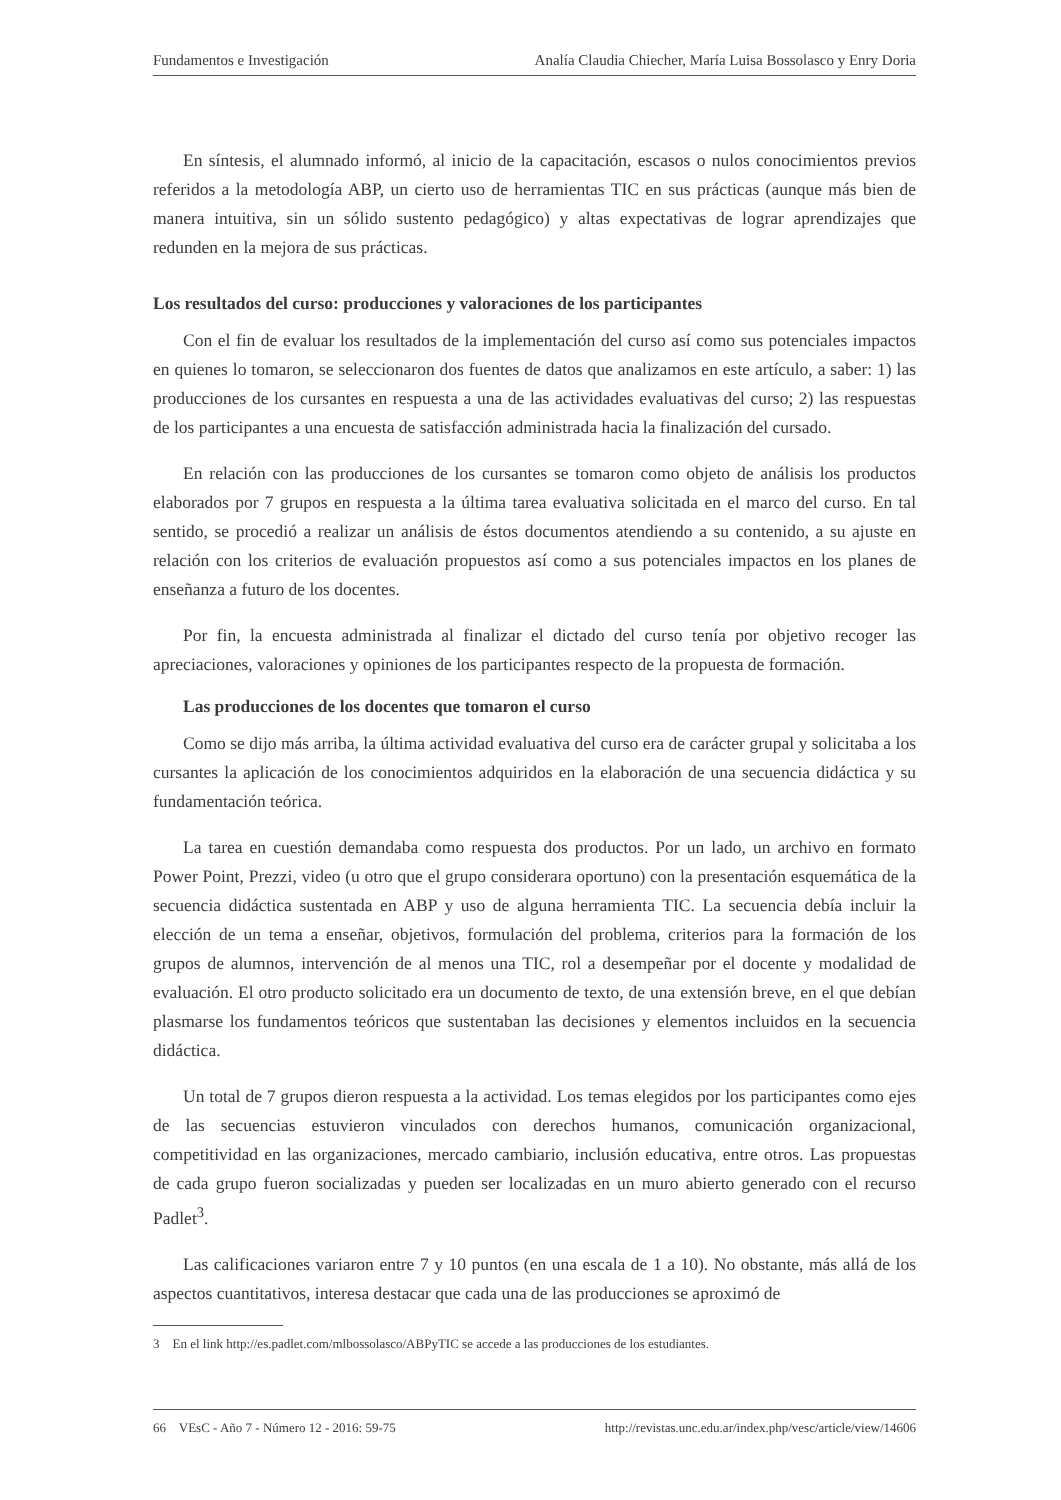Fundamentos e Investigación Analía Claudia Chiecher, María Luisa Bossolasco y Enry Doria
En síntesis, el alumnado informó, al inicio de la capacitación, escasos o nulos conocimientos previos referidos a la metodología ABP, un cierto uso de herramientas TIC en sus prácticas (aunque más bien de manera intuitiva, sin un sólido sustento pedagógico) y altas expectativas de lograr aprendizajes que redunden en la mejora de sus prácticas.
Los resultados del curso: producciones y valoraciones de los participantes
Con el fin de evaluar los resultados de la implementación del curso así como sus potenciales impactos en quienes lo tomaron, se seleccionaron dos fuentes de datos que analizamos en este artículo, a saber: 1) las producciones de los cursantes en respuesta a una de las actividades evaluativas del curso; 2) las respuestas de los participantes a una encuesta de satisfacción administrada hacia la finalización del cursado.
En relación con las producciones de los cursantes se tomaron como objeto de análisis los productos elaborados por 7 grupos en respuesta a la última tarea evaluativa solicitada en el marco del curso. En tal sentido, se procedió a realizar un análisis de éstos documentos atendiendo a su contenido, a su ajuste en relación con los criterios de evaluación propuestos así como a sus potenciales impactos en los planes de enseñanza a futuro de los docentes.
Por fin, la encuesta administrada al finalizar el dictado del curso tenía por objetivo recoger las apreciaciones, valoraciones y opiniones de los participantes respecto de la propuesta de formación.
Las producciones de los docentes que tomaron el curso
Como se dijo más arriba, la última actividad evaluativa del curso era de carácter grupal y solicitaba a los cursantes la aplicación de los conocimientos adquiridos en la elaboración de una secuencia didáctica y su fundamentación teórica.
La tarea en cuestión demandaba como respuesta dos productos. Por un lado, un archivo en formato Power Point, Prezzi, video (u otro que el grupo considerara oportuno) con la presentación esquemática de la secuencia didáctica sustentada en ABP y uso de alguna herramienta TIC. La secuencia debía incluir la elección de un tema a enseñar, objetivos, formulación del problema, criterios para la formación de los grupos de alumnos, intervención de al menos una TIC, rol a desempeñar por el docente y modalidad de evaluación. El otro producto solicitado era un documento de texto, de una extensión breve, en el que debían plasmarse los fundamentos teóricos que sustentaban las decisiones y elementos incluidos en la secuencia didáctica.
Un total de 7 grupos dieron respuesta a la actividad. Los temas elegidos por los participantes como ejes de las secuencias estuvieron vinculados con derechos humanos, comunicación organizacional, competitividad en las organizaciones, mercado cambiario, inclusión educativa, entre otros. Las propuestas de cada grupo fueron socializadas y pueden ser localizadas en un muro abierto generado con el recurso Padlet<sup>3</sup>.
Las calificaciones variaron entre 7 y 10 puntos (en una escala de 1 a 10). No obstante, más allá de los aspectos cuantitativos, interesa destacar que cada una de las producciones se aproximó de
3 En el link http://es.padlet.com/mlbossolasco/ABPyTIC se accede a las producciones de los estudiantes.
66 VEsC - Año 7 - Número 12 - 2016: 59-75 http://revistas.unc.edu.ar/index.php/vesc/article/view/14606